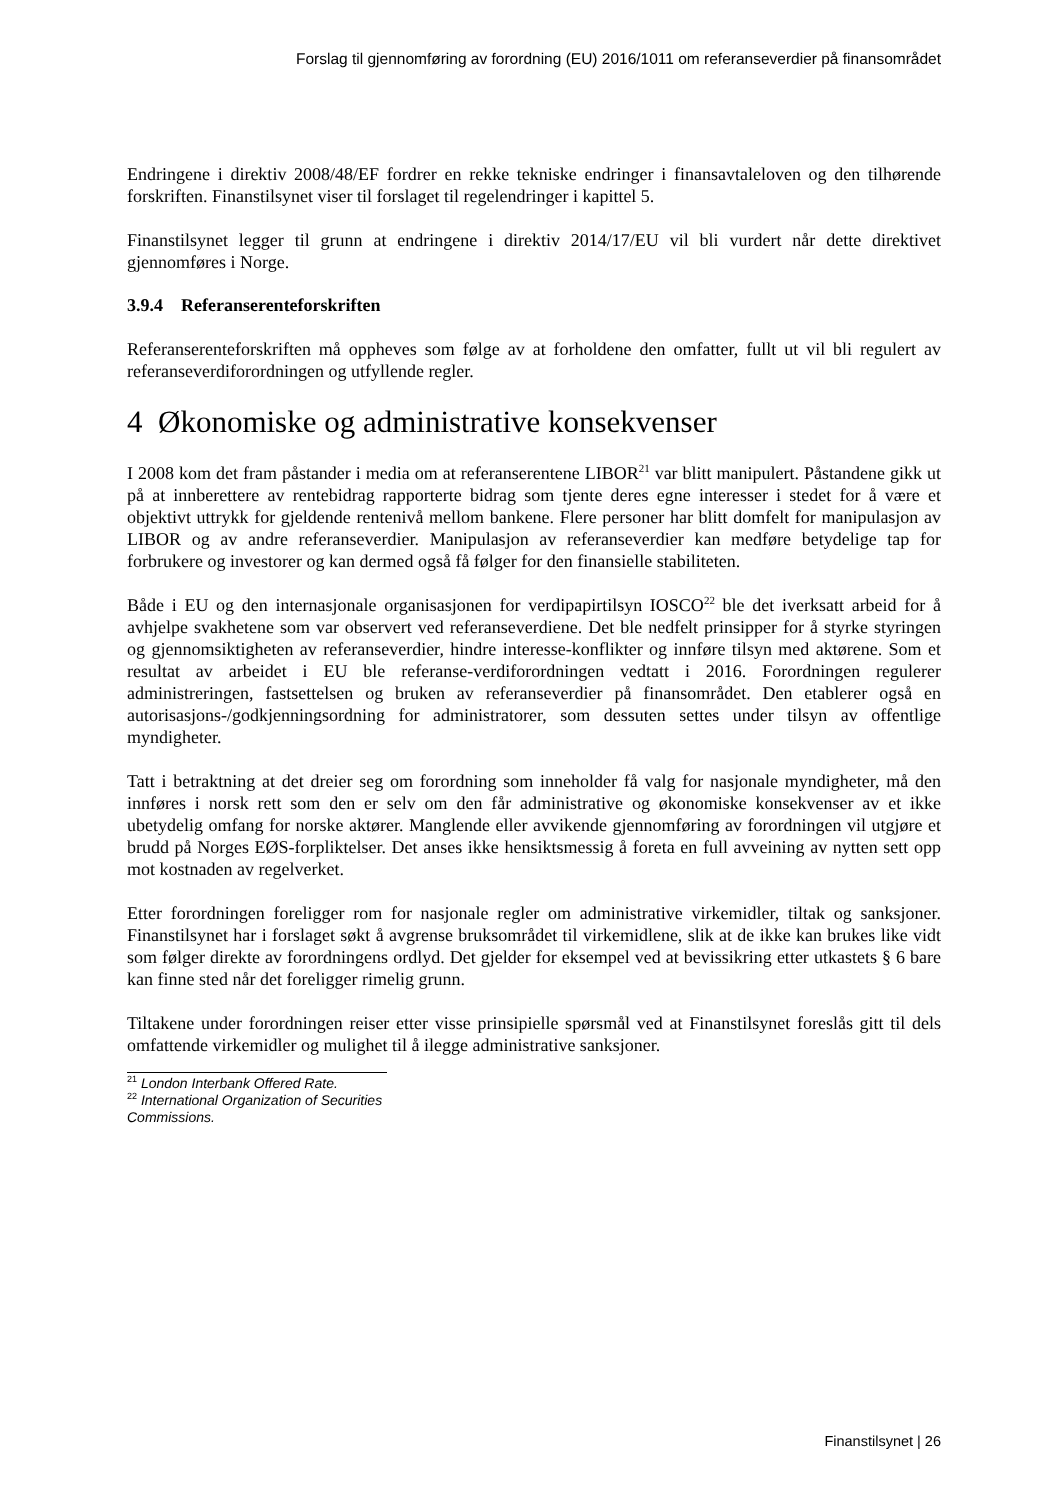Forslag til gjennomføring av forordning (EU) 2016/1011 om referanseverdier på finansområdet
Endringene i direktiv 2008/48/EF fordrer en rekke tekniske endringer i finansavtaleloven og den tilhørende forskriften. Finanstilsynet viser til forslaget til regelendringer i kapittel 5.
Finanstilsynet legger til grunn at endringene i direktiv 2014/17/EU vil bli vurdert når dette direktivet gjennomføres i Norge.
3.9.4 Referanserenteforskriften
Referanserenteforskriften må oppheves som følge av at forholdene den omfatter, fullt ut vil bli regulert av referanseverdiforordningen og utfyllende regler.
4 Økonomiske og administrative konsekvenser
I 2008 kom det fram påstander i media om at referanserentene LIBOR<sup>21</sup> var blitt manipulert. Påstandene gikk ut på at innberettere av rentebidrag rapporterte bidrag som tjente deres egne interesser i stedet for å være et objektivt uttrykk for gjeldende rentenivå mellom bankene. Flere personer har blitt domfelt for manipulasjon av LIBOR og av andre referanseverdier. Manipulasjon av referanseverdier kan medføre betydelige tap for forbrukere og investorer og kan dermed også få følger for den finansielle stabiliteten.
Både i EU og den internasjonale organisasjonen for verdipapirtilsyn IOSCO<sup>22</sup> ble det iverksatt arbeid for å avhjelpe svakhetene som var observert ved referanseverdiene. Det ble nedfelt prinsipper for å styrke styringen og gjennomsiktigheten av referanseverdier, hindre interesse-konflikter og innføre tilsyn med aktørene. Som et resultat av arbeidet i EU ble referanse-verdiforordningen vedtatt i 2016. Forordningen regulerer administreringen, fastsettelsen og bruken av referanseverdier på finansområdet. Den etablerer også en autorisasjons-/godkjenningsordning for administratorer, som dessuten settes under tilsyn av offentlige myndigheter.
Tatt i betraktning at det dreier seg om forordning som inneholder få valg for nasjonale myndigheter, må den innføres i norsk rett som den er selv om den får administrative og økonomiske konsekvenser av et ikke ubetydelig omfang for norske aktører. Manglende eller avvikende gjennomføring av forordningen vil utgjøre et brudd på Norges EØS-forpliktelser. Det anses ikke hensiktsmessig å foreta en full avveining av nytten sett opp mot kostnaden av regelverket.
Etter forordningen foreligger rom for nasjonale regler om administrative virkemidler, tiltak og sanksjoner. Finanstilsynet har i forslaget søkt å avgrense bruksområdet til virkemidlene, slik at de ikke kan brukes like vidt som følger direkte av forordningens ordlyd. Det gjelder for eksempel ved at bevissikring etter utkastets § 6 bare kan finne sted når det foreligger rimelig grunn.
Tiltakene under forordningen reiser etter visse prinsipielle spørsmål ved at Finanstilsynet foreslås gitt til dels omfattende virkemidler og mulighet til å ilegge administrative sanksjoner.
<sup>21</sup> London Interbank Offered Rate.
<sup>22</sup> International Organization of Securities Commissions.
Finanstilsynet | 26